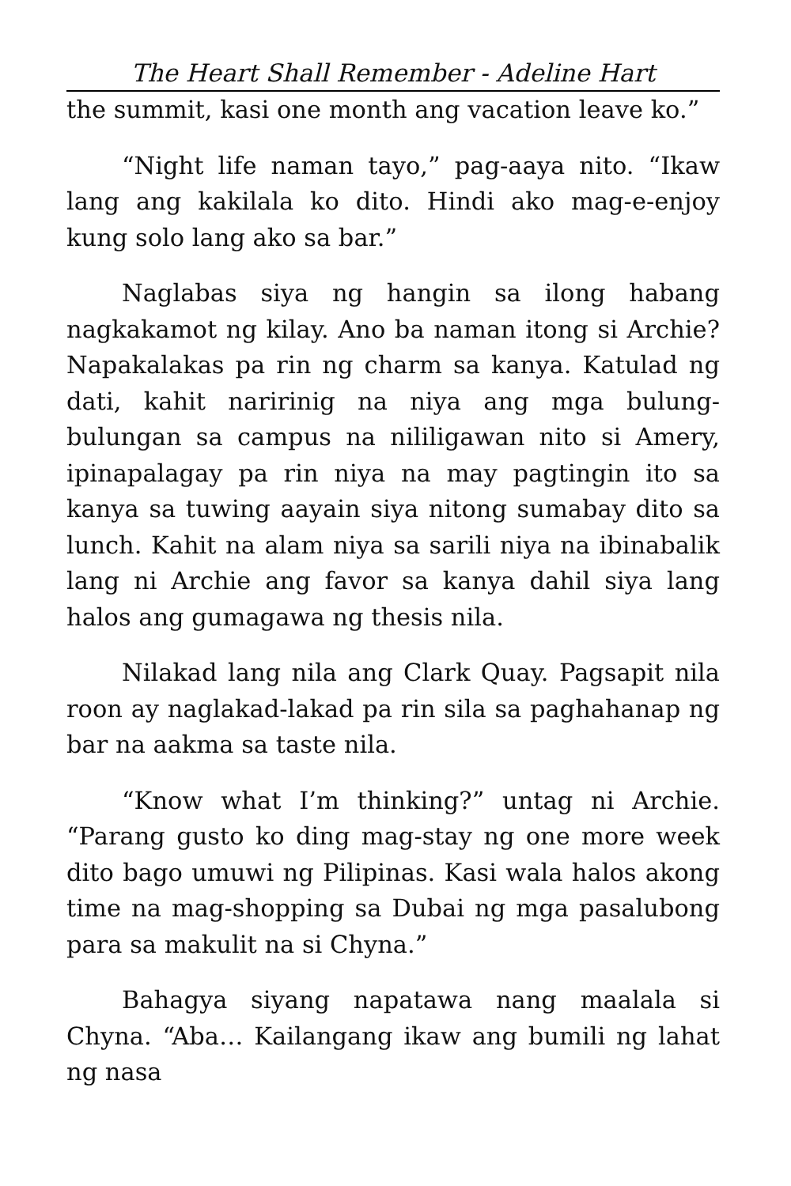The Heart Shall Remember - Adeline Hart
the summit, kasi one month ang vacation leave ko.”
“Night life naman tayo,” pag-aaya nito. “Ikaw lang ang kakilala ko dito. Hindi ako mag-e-enjoy kung solo lang ako sa bar.”
Naglabas siya ng hangin sa ilong habang nagkakamot ng kilay. Ano ba naman itong si Archie? Napakalakas pa rin ng charm sa kanya. Katulad ng dati, kahit naririnig na niya ang mga bulung-bulungan sa campus na nililigawan nito si Amery, ipinapalagay pa rin niya na may pagtingin ito sa kanya sa tuwing aayain siya nitong sumabay dito sa lunch. Kahit na alam niya sa sarili niya na ibinabalik lang ni Archie ang favor sa kanya dahil siya lang halos ang gumagawa ng thesis nila.
Nilakad lang nila ang Clark Quay. Pagsapit nila roon ay naglakad-lakad pa rin sila sa paghahanap ng bar na aakma sa taste nila.
“Know what I’m thinking?” untag ni Archie. “Parang gusto ko ding mag-stay ng one more week dito bago umuwi ng Pilipinas. Kasi wala halos akong time na mag-shopping sa Dubai ng mga pasalubong para sa makulit na si Chyna.”
Bahagya siyang napatawa nang maalala si Chyna. “Aba… Kailangang ikaw ang bumili ng lahat ng nasa